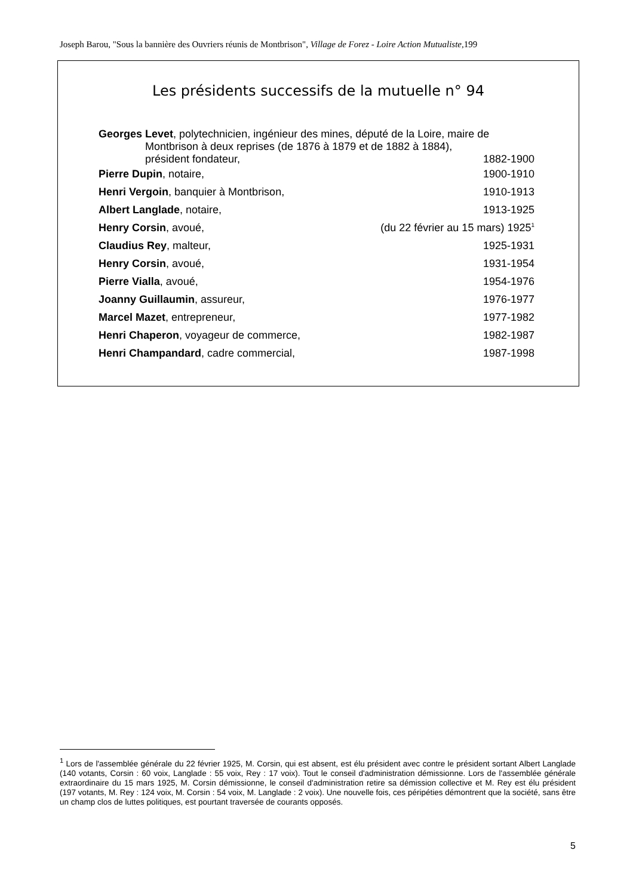Joseph Barou, "Sous la bannière des Ouvriers réunis de Montbrison", Village de Forez - Loire Action Mutualiste, 199
Les présidents successifs de la mutuelle n° 94
| Georges Levet , polytechnicien, ingénieur des mines, député de la Loire, maire de | |
| Montbrison à deux reprises (de 1876 à 1879 et de 1882 à 1884), | |
| président fondateur, | 1882-1900 |
| Pierre Dupin , notaire, | 1900-1910 |
| Henri Vergoin , banquier à Montbrison, | 1910-1913 |
| Albert Langlade , notaire, | 1913-1925 |
| Henry Corsin , avoué, | (du 22 février au 15 mars) 1925<sup>1</sup> |
| Claudius Rey , malteur, | 1925-1931 |
| Henry Corsin , avoué, | 1931-1954 |
| Pierre Vialla , avoué, | 1954-1976 |
| Joanny Guillaumin , assureur, | 1976-1977 |
| Marcel Mazet , entrepreneur, | 1977-1982 |
| Henri Chaperon , voyageur de commerce, | 1982-1987 |
| Henri Champandard , cadre commercial, | 1987-1998 |
<sup>1</sup> Lors de l'assemblée générale du 22 février 1925, M. Corsin, qui est absent, est élu président avec contre le président sortant Albert Langlade (140 votants, Corsin : 60 voix, Langlade : 55 voix, Rey : 17 voix). Tout le conseil d'administration démissionne. Lors de l'assemblée générale extraordinaire du 15 mars 1925, M. Corsin démissionne, le conseil d'administration retire sa démission collective et M. Rey est élu président (197 votants, M. Rey : 124 voix, M. Corsin : 54 voix, M. Langlade : 2 voix). Une nouvelle fois, ces péripéties démontrent que la société, sans être un champ clos de luttes politiques, est pourtant traversée de courants opposés.
5